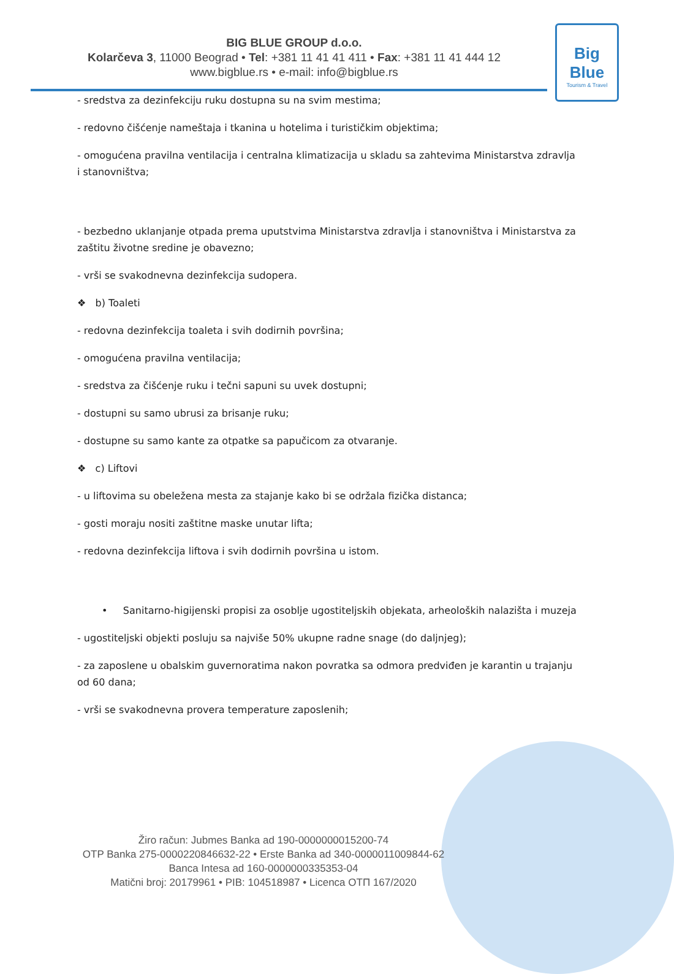BIG BLUE GROUP d.o.o.
Kolarčeva 3, 11000 Beograd • Tel: +381 11 41 41 411 • Fax: +381 11 41 444 12
www.bigblue.rs • e-mail: info@bigblue.rs
Big Blue
Tourism & Travel
- sredstva za dezinfekciju ruku dostupna su na svim mestima;
- redovno čišćenje nameštaja i tkanina u hotelima i turističkim objektima;
- omogućena pravilna ventilacija i centralna klimatizacija u skladu sa zahtevima Ministarstva zdravlja i stanovništva;
- bezbedno uklanjanje otpada prema uputstvima Ministarstva zdravlja i stanovništva i Ministarstva za zaštitu životne sredine je obavezno;
- vrši se svakodnevna dezinfekcija sudopera.
❖ b) Toaleti
- redovna dezinfekcija toaleta i svih dodirnih površina;
- omogućena pravilna ventilacija;
- sredstva za čišćenje ruku i tečni sapuni su uvek dostupni;
- dostupni su samo ubrusi za brisanje ruku;
- dostupne su samo kante za otpatke sa papučicom za otvaranje.
❖ c) Liftovi
- u liftovima su obeležena mesta za stajanje kako bi se održala fizička distanca;
- gosti moraju nositi zaštitne maske unutar lifta;
- redovna dezinfekcija liftova i svih dodirnih površina u istom.
• Sanitarno-higijenski propisi za osoblje ugostiteljskih objekata, arheoloških nalazišta i muzeja
- ugostiteljski objekti posluju sa najviše 50% ukupne radne snage (do daljnjeg);
- za zaposlene u obalskim guvernoratima nakon povratka sa odmora predviđen je karantin u trajanju od 60 dana;
- vrši se svakodnevna provera temperature zaposlenih;
Žiro račun: Jubmes Banka ad 190-0000000015200-74
OTP Banka 275-0000220846632-22 • Erste Banka ad 340-0000011009844-62
Banca Intesa ad 160-0000000335353-04
Matični broj: 20179961 • PIB: 104518987 • Licenca OTП 167/2020